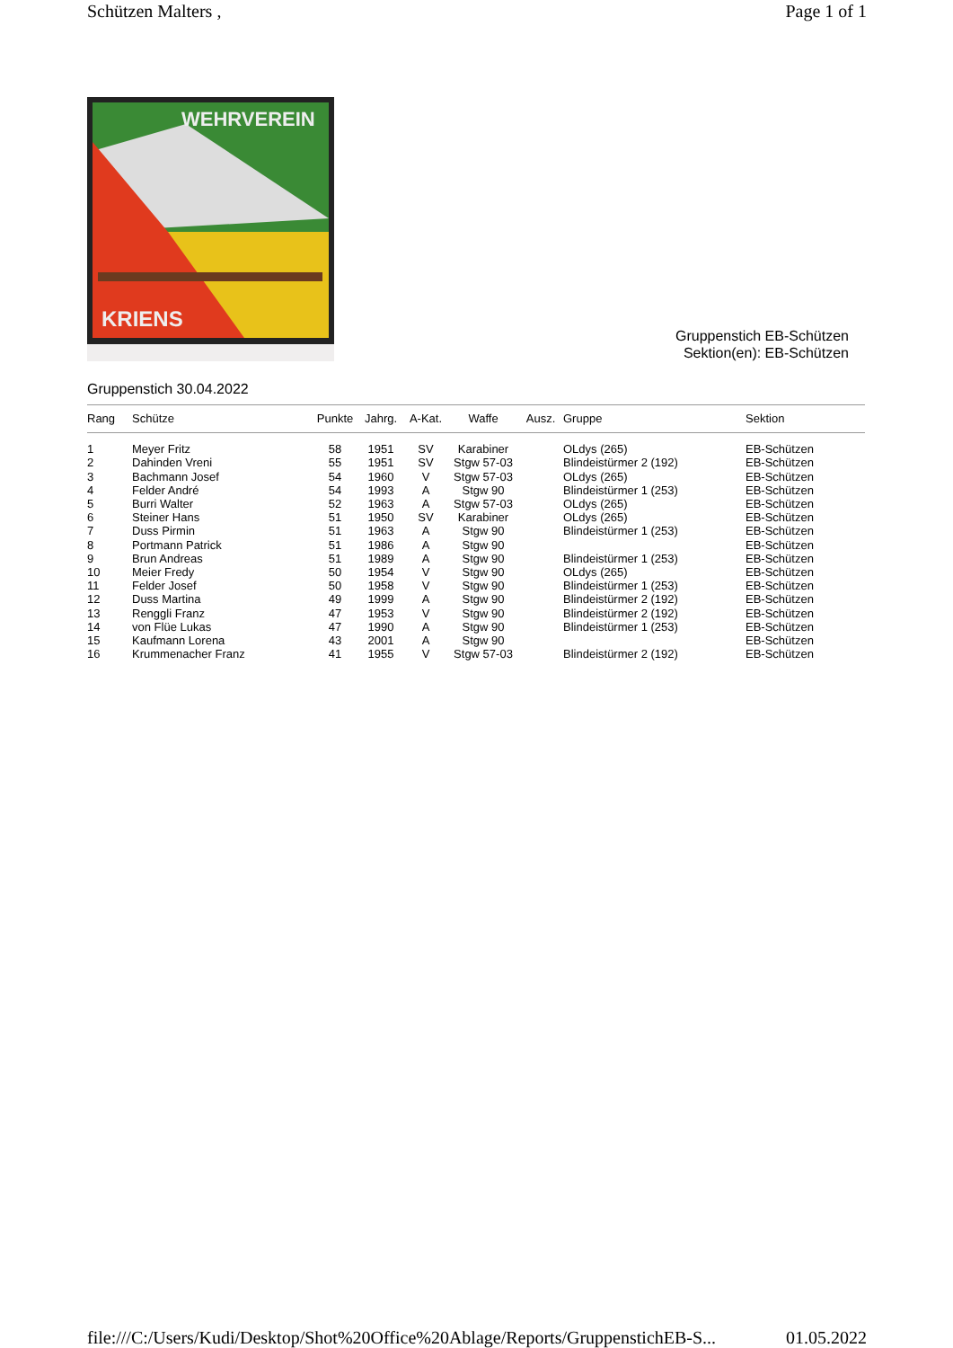Schützen Malters , Page 1 of 1
WEHRVEREIN
KRIENS
Gruppenstich EB-Schützen
Sektion(en): EB-Schützen
Gruppenstich 30.04.2022
| Rang | Schütze | Punkte | Jahrg. | A-Kat. | Waffe | Ausz. | Gruppe | Sektion |
| --- | --- | --- | --- | --- | --- | --- | --- | --- |
| 1 | Meyer Fritz | 58 | 1951 | SV | Karabiner | | OLdys (265) | EB-Schützen |
| 2 | Dahinden Vreni | 55 | 1951 | SV | Stgw 57-03 | | Blindeistürmer 2 (192) | EB-Schützen |
| 3 | Bachmann Josef | 54 | 1960 | V | Stgw 57-03 | | OLdys (265) | EB-Schützen |
| 4 | Felder André | 54 | 1993 | A | Stgw 90 | | Blindeistürmer 1 (253) | EB-Schützen |
| 5 | Burri Walter | 52 | 1963 | A | Stgw 57-03 | | OLdys (265) | EB-Schützen |
| 6 | Steiner Hans | 51 | 1950 | SV | Karabiner | | OLdys (265) | EB-Schützen |
| 7 | Duss Pirmin | 51 | 1963 | A | Stgw 90 | | Blindeistürmer 1 (253) | EB-Schützen |
| 8 | Portmann Patrick | 51 | 1986 | A | Stgw 90 | | | EB-Schützen |
| 9 | Brun Andreas | 51 | 1989 | A | Stgw 90 | | Blindeistürmer 1 (253) | EB-Schützen |
| 10 | Meier Fredy | 50 | 1954 | V | Stgw 90 | | OLdys (265) | EB-Schützen |
| 11 | Felder Josef | 50 | 1958 | V | Stgw 90 | | Blindeistürmer 1 (253) | EB-Schützen |
| 12 | Duss Martina | 49 | 1999 | A | Stgw 90 | | Blindeistürmer 2 (192) | EB-Schützen |
| 13 | Renggli Franz | 47 | 1953 | V | Stgw 90 | | Blindeistürmer 2 (192) | EB-Schützen |
| 14 | von Flüe Lukas | 47 | 1990 | A | Stgw 90 | | Blindeistürmer 1 (253) | EB-Schützen |
| 15 | Kaufmann Lorena | 43 | 2001 | A | Stgw 90 | | | EB-Schützen |
| 16 | Krummenacher Franz | 41 | 1955 | V | Stgw 57-03 | | Blindeistürmer 2 (192) | EB-Schützen |
file:///C:/Users/Kudi/Desktop/Shot%20Office%20Ablage/Reports/GruppenstichEB-S... 01.05.2022